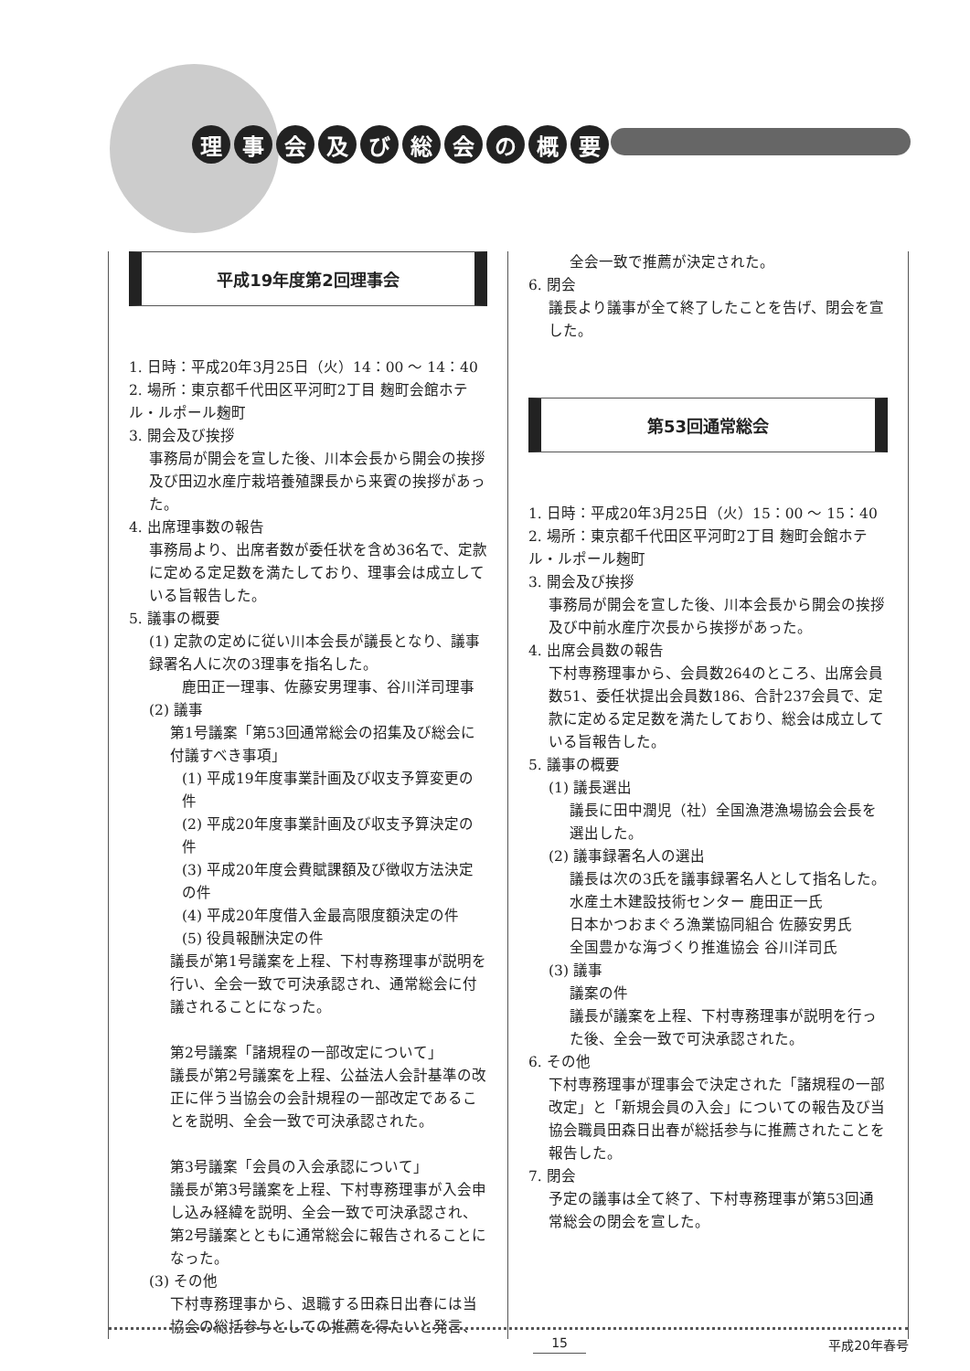理事会及び総会の概要
平成19年度第2回理事会
1. 日時：平成20年3月25日（火）14：00 ～ 14：40
2. 場所：東京都千代田区平河町2丁目 麹町会館ホテル・ルポール麹町
3. 開会及び挨拶
事務局が開会を宣した後、川本会長から開会の挨拶及び田辺水産庁栽培養殖課長から来賓の挨拶があった。
4. 出席理事数の報告
事務局より、出席者数が委任状を含め36名で、定款に定める定足数を満たしており、理事会は成立している旨報告した。
5. 議事の概要
(1) 定款の定めに従い川本会長が議長となり、議事録署名人に次の3理事を指名した。
鹿田正一理事、佐藤安男理事、谷川洋司理事
(2) 議事
第1号議案「第53回通常総会の招集及び総会に付議すべき事項」
(1) 平成19年度事業計画及び収支予算変更の件
(2) 平成20年度事業計画及び収支予算決定の件
(3) 平成20年度会費賦課額及び徴収方法決定の件
(4) 平成20年度借入金最高限度額決定の件
(5) 役員報酬決定の件
議長が第1号議案を上程、下村専務理事が説明を行い、全会一致で可決承認され、通常総会に付議されることになった。
第2号議案「諸規程の一部改定について」
議長が第2号議案を上程、公益法人会計基準の改正に伴う当協会の会計規程の一部改定であることを説明、全会一致で可決承認された。
第3号議案「会員の入会承認について」
議長が第3号議案を上程、下村専務理事が入会申し込み経緯を説明、全会一致で可決承認され、第2号議案とともに通常総会に報告されることになった。
(3) その他
下村専務理事から、退職する田森日出春には当協会の総括参与としての推薦を得たいと発言、
全会一致で推薦が決定された。
6. 閉会
議長より議事が全て終了したことを告げ、閉会を宣した。
第53回通常総会
1. 日時：平成20年3月25日（火）15：00 ～ 15：40
2. 場所：東京都千代田区平河町2丁目 麹町会館ホテル・ルポール麹町
3. 開会及び挨拶
事務局が開会を宣した後、川本会長から開会の挨拶及び中前水産庁次長から挨拶があった。
4. 出席会員数の報告
下村専務理事から、会員数264のところ、出席会員数51、委任状提出会員数186、合計237会員で、定款に定める定足数を満たしており、総会は成立している旨報告した。
5. 議事の概要
(1) 議長選出
議長に田中潤児（社）全国漁港漁場協会会長を選出した。
(2) 議事録署名人の選出
議長は次の3氏を議事録署名人として指名した。
水産土木建設技術センター 鹿田正一氏
日本かつおまぐろ漁業協同組合 佐藤安男氏
全国豊かな海づくり推進協会 谷川洋司氏
(3) 議事
議案の件
議長が議案を上程、下村専務理事が説明を行った後、全会一致で可決承認された。
6. その他
下村専務理事が理事会で決定された「諸規程の一部改定」と「新規会員の入会」についての報告及び当協会職員田森日出春が総括参与に推薦されたことを報告した。
7. 閉会
予定の議事は全て終了、下村専務理事が第53回通常総会の閉会を宣した。
15 平成20年春号